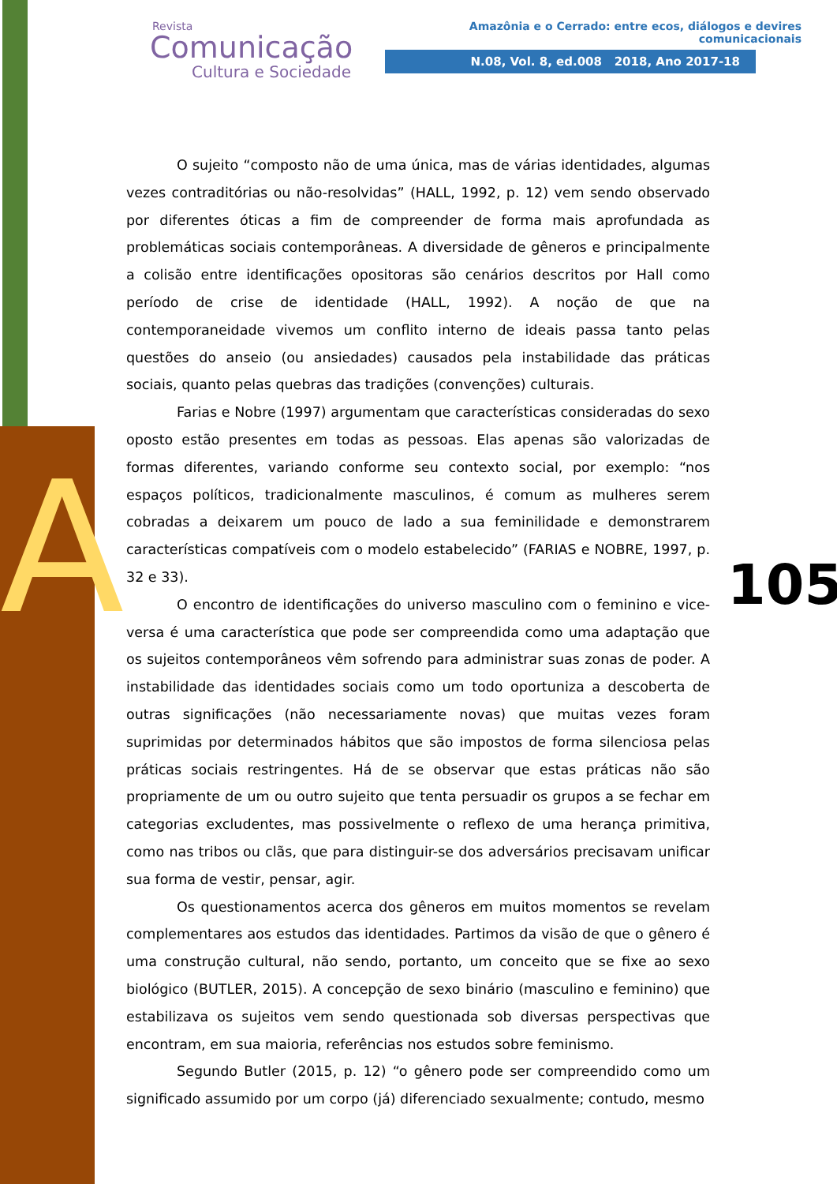A
Revista
Comunicação
Cultura e Sociedade
Amazônia e o Cerrado: entre ecos, diálogos e devires comunicacionais
N.08, Vol. 8, ed.008 2018, Ano 2017-18
O sujeito “composto não de uma única, mas de várias identidades, algumas vezes contraditórias ou não-resolvidas” (HALL, 1992, p. 12) vem sendo observado por diferentes óticas a fim de compreender de forma mais aprofundada as problemáticas sociais contemporâneas. A diversidade de gêneros e principalmente a colisão entre identificações opositoras são cenários descritos por Hall como período de crise de identidade (HALL, 1992). A noção de que na contemporaneidade vivemos um conflito interno de ideais passa tanto pelas questões do anseio (ou ansiedades) causados pela instabilidade das práticas sociais, quanto pelas quebras das tradições (convenções) culturais.
Farias e Nobre (1997) argumentam que características consideradas do sexo oposto estão presentes em todas as pessoas. Elas apenas são valorizadas de formas diferentes, variando conforme seu contexto social, por exemplo: “nos espaços políticos, tradicionalmente masculinos, é comum as mulheres serem cobradas a deixarem um pouco de lado a sua feminilidade e demonstrarem características compatíveis com o modelo estabelecido” (FARIAS e NOBRE, 1997, p. 32 e 33).
O encontro de identificações do universo masculino com o feminino e vice-versa é uma característica que pode ser compreendida como uma adaptação que os sujeitos contemporâneos vêm sofrendo para administrar suas zonas de poder. A instabilidade das identidades sociais como um todo oportuniza a descoberta de outras significações (não necessariamente novas) que muitas vezes foram suprimidas por determinados hábitos que são impostos de forma silenciosa pelas práticas sociais restringentes. Há de se observar que estas práticas não são propriamente de um ou outro sujeito que tenta persuadir os grupos a se fechar em categorias excludentes, mas possivelmente o reflexo de uma herança primitiva, como nas tribos ou clãs, que para distinguir-se dos adversários precisavam unificar sua forma de vestir, pensar, agir.
Os questionamentos acerca dos gêneros em muitos momentos se revelam complementares aos estudos das identidades. Partimos da visão de que o gênero é uma construção cultural, não sendo, portanto, um conceito que se fixe ao sexo biológico (BUTLER, 2015). A concepção de sexo binário (masculino e feminino) que estabilizava os sujeitos vem sendo questionada sob diversas perspectivas que encontram, em sua maioria, referências nos estudos sobre feminismo.
Segundo Butler (2015, p. 12) “o gênero pode ser compreendido como um significado assumido por um corpo (já) diferenciado sexualmente; contudo, mesmo
105